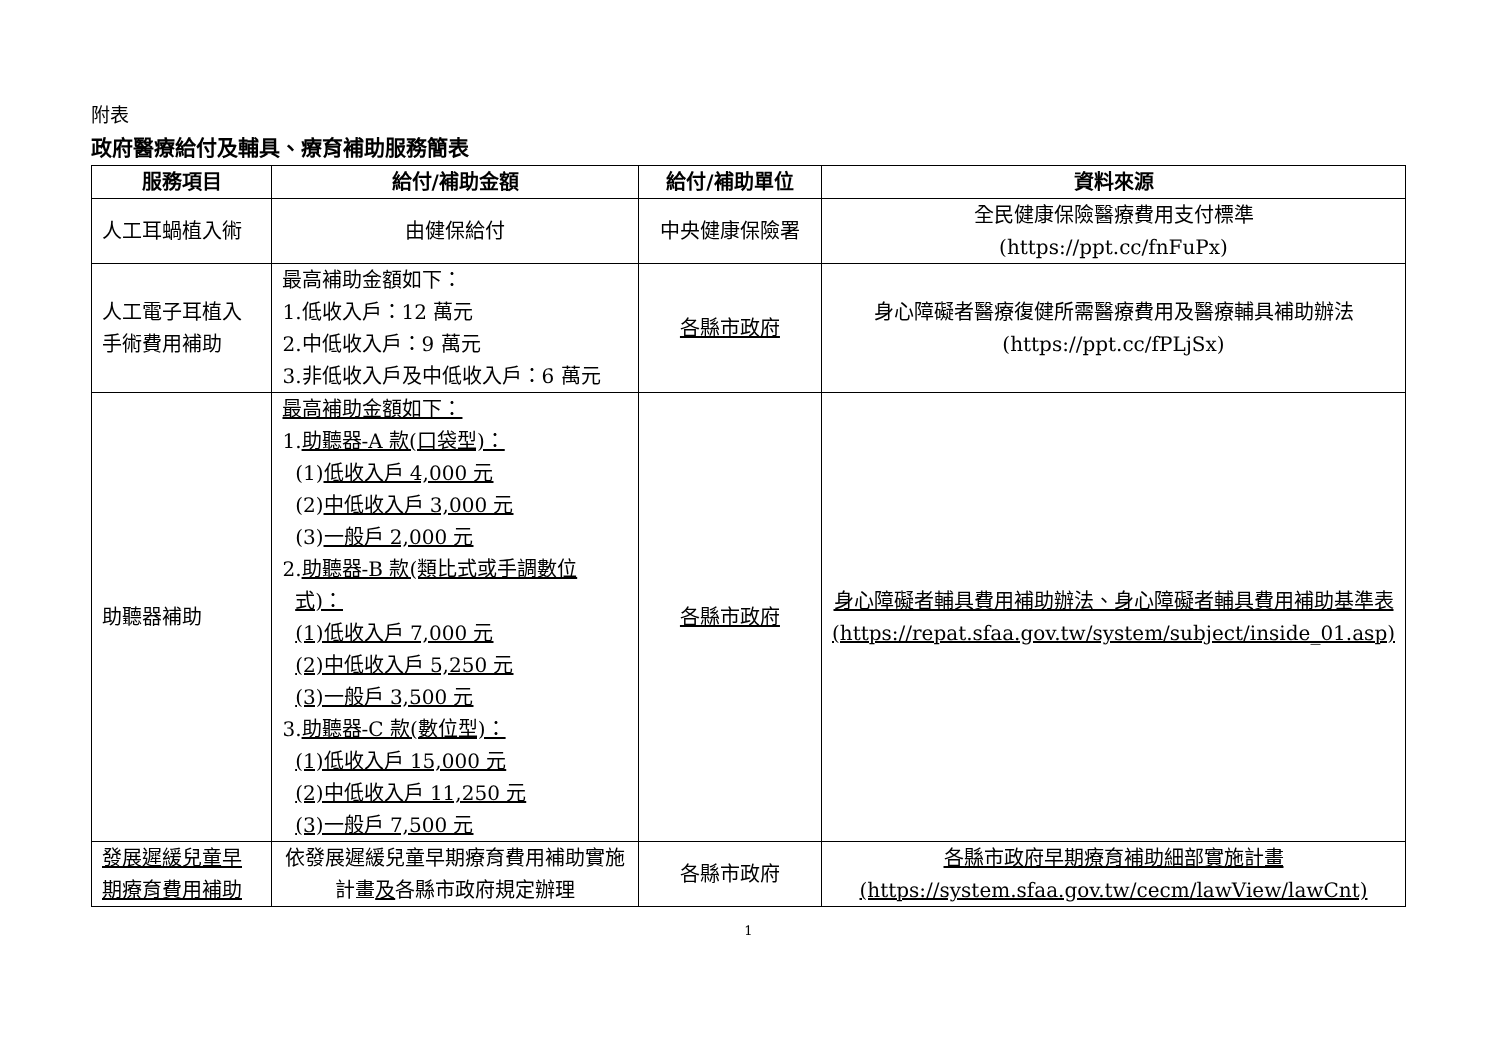附表
政府醫療給付及輔具、療育補助服務簡表
| 服務項目 | 給付/補助金額 | 給付/補助單位 | 資料來源 |
| --- | --- | --- | --- |
| 人工耳蝸植入術 | 由健保給付 | 中央健康保險署 | 全民健康保險醫療費用支付標準 (https://ppt.cc/fnFuPx) |
| 人工電子耳植入 手術費用補助 | 最高補助金額如下： 1.低收入戶：12 萬元 2.中低收入戶：9 萬元 3.非低收入戶及中低收入戶：6 萬元 | 各縣市政府 | 身心障礙者醫療復健所需醫療費用及醫療輔具補助辦法(https://ppt.cc/fPLjSx) |
| 助聽器補助 | 最高補助金額如下： 1. 助聽器-A 款(口袋型)： (1) 低收入戶 4,000 元 (2) 中低收入戶 3,000 元 (3) 一般戶 2,000 元 2. 助聽器-B 款(類比式或手調數位 式)： (1)低收入戶 7,000 元 (2)中低收入戶 5,250 元 (3)一般戶 3,500 元 3. 助聽器-C 款(數位型)： (1)低收入戶 15,000 元 (2)中低收入戶 11,250 元 (3)一般戶 7,500 元 | 各縣市政府 | 身心障礙者輔具費用補助辦法、身心障礙者輔具費用補助基準表 (https://repat.sfaa.gov.tw/system/subject/inside_01.asp) |
| 發展遲緩兒童早期療育費用補助 | 依發展遲緩兒童早期療育費用補助實施計畫 及 各縣市政府規定辦理 | 各縣市政府 | 各縣市政府早期療育補助細部實施計畫 (https://system.sfaa.gov.tw/cecm/lawView/lawCnt) |
1